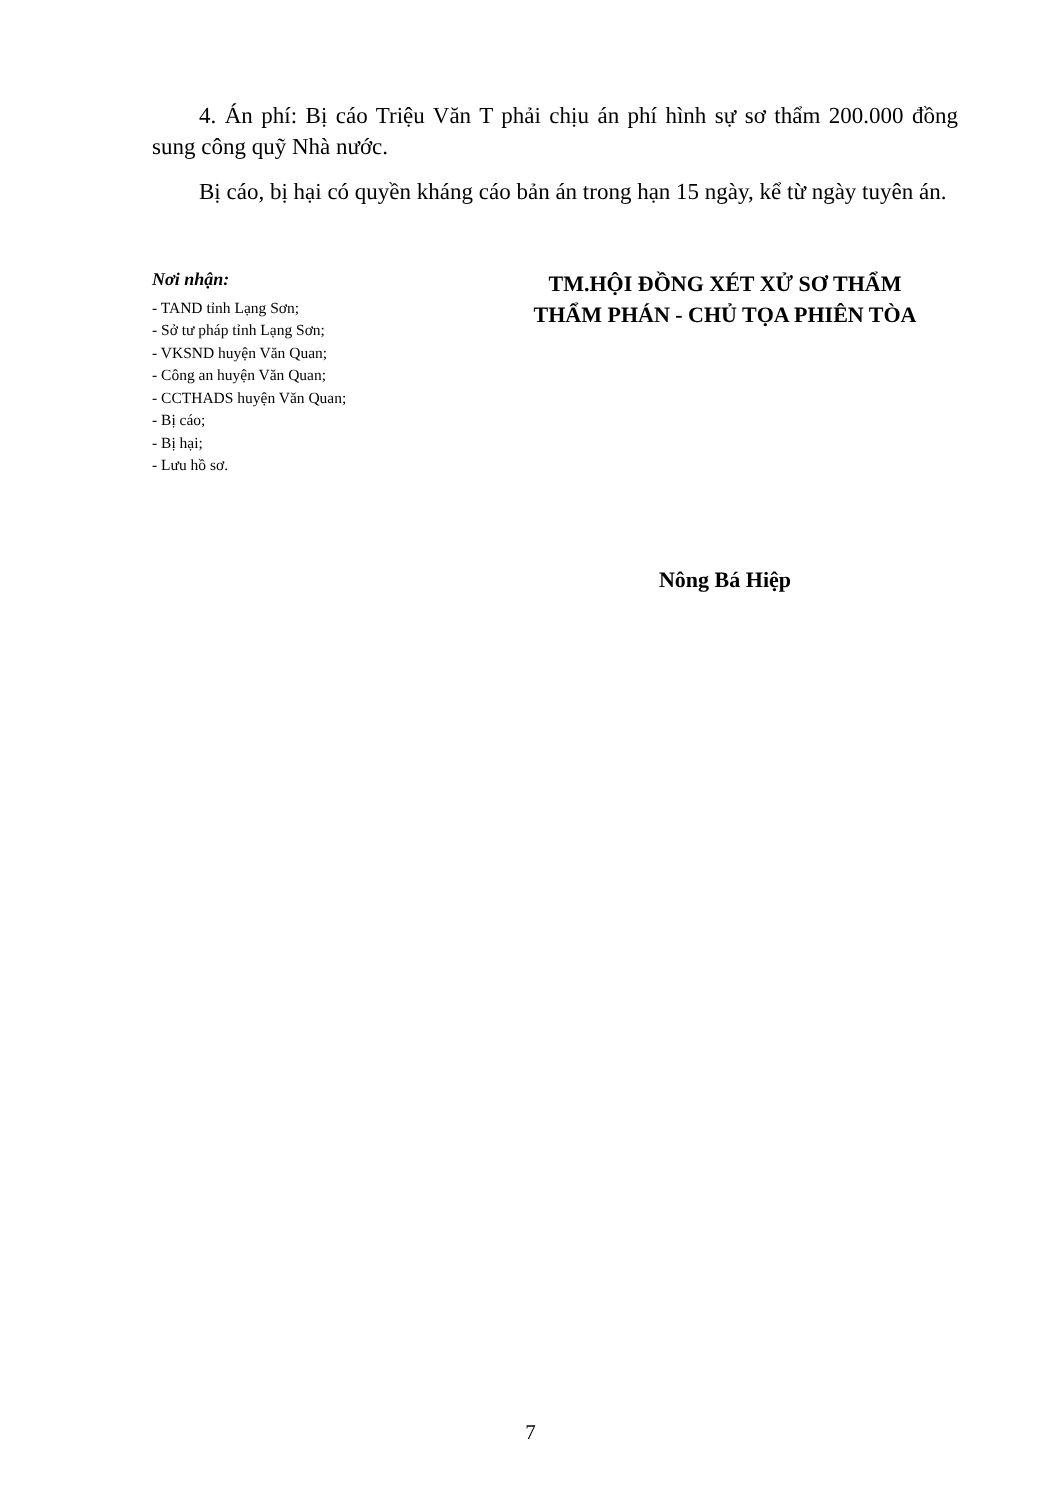4. Án phí: Bị cáo Triệu Văn T phải chịu án phí hình sự sơ thẩm 200.000 đồng sung công quỹ Nhà nước.
Bị cáo, bị hại có quyền kháng cáo bản án trong hạn 15 ngày, kể từ ngày tuyên án.
Nơi nhận:
- TAND tỉnh Lạng Sơn;
- Sở tư pháp tỉnh Lạng Sơn;
- VKSND huyện Văn Quan;
- Công an huyện Văn Quan;
- CCTHADS huyện Văn Quan;
- Bị cáo;
- Bị hại;
- Lưu hồ sơ.
TM.HỘI ĐỒNG XÉT XỬ SƠ THẨM
THẨM PHÁN - CHỦ TỌA PHIÊN TÒA
Nông Bá Hiệp
7